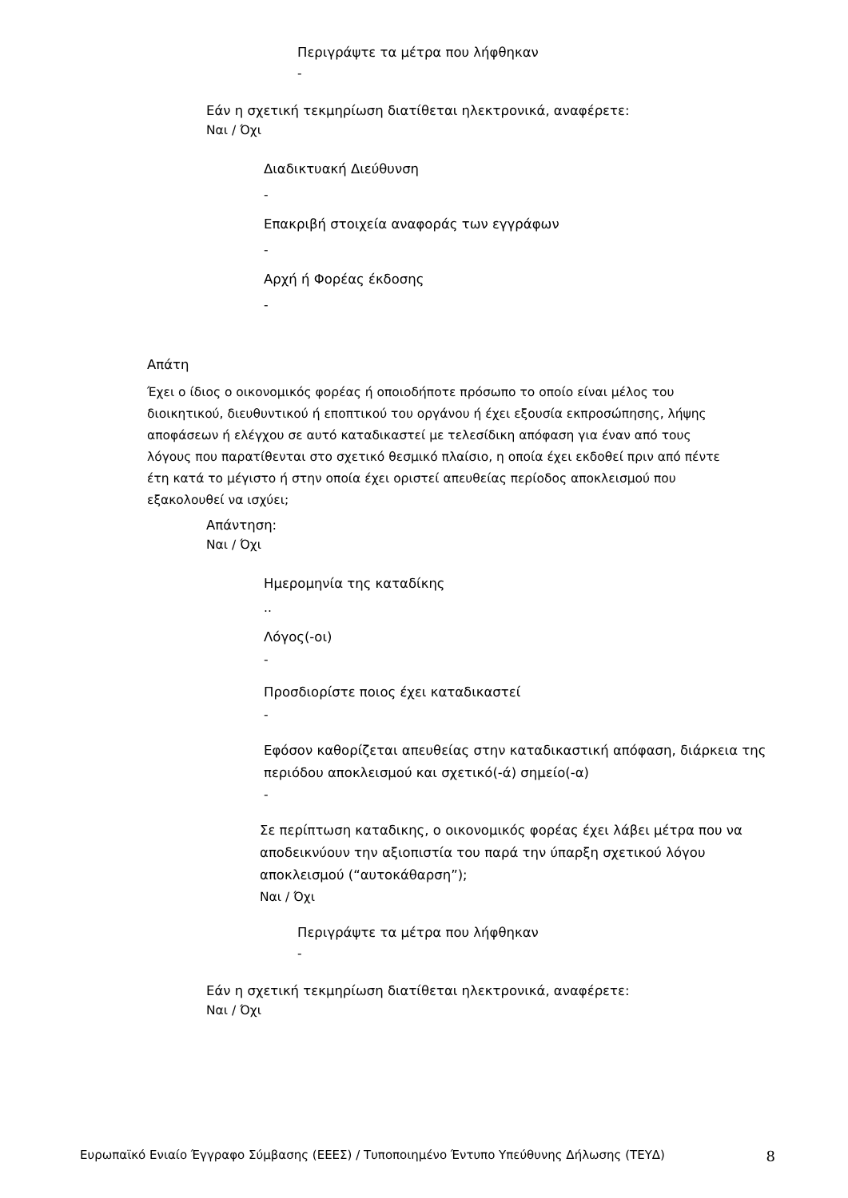Περιγράψτε τα μέτρα που λήφθηκαν
-
Εάν η σχετική τεκμηρίωση διατίθεται ηλεκτρονικά, αναφέρετε:
Ναι / Όχι
Διαδικτυακή Διεύθυνση
-
Επακριβή στοιχεία αναφοράς των εγγράφων
-
Αρχή ή Φορέας έκδοσης
-
Απάτη
Έχει ο ίδιος ο οικονομικός φορέας ή οποιοδήποτε πρόσωπο το οποίο είναι μέλος του διοικητικού, διευθυντικού ή εποπτικού του οργάνου ή έχει εξουσία εκπροσώπησης, λήψης αποφάσεων ή ελέγχου σε αυτό καταδικαστεί με τελεσίδικη απόφαση για έναν από τους λόγους που παρατίθενται στο σχετικό θεσμικό πλαίσιο, η οποία έχει εκδοθεί πριν από πέντε έτη κατά το μέγιστο ή στην οποία έχει οριστεί απευθείας περίοδος αποκλεισμού που εξακολουθεί να ισχύει;
Απάντηση:
Ναι / Όχι
Ημερομηνία της καταδίκης
..
Λόγος(-οι)
-
Προσδιορίστε ποιος έχει καταδικαστεί
-
Εφόσον καθορίζεται απευθείας στην καταδικαστική απόφαση, διάρκεια της περιόδου αποκλεισμού και σχετικό(-ά) σημείο(-α)
-
Σε περίπτωση καταδικης, ο οικονομικός φορέας έχει λάβει μέτρα που να αποδεικνύουν την αξιοπιστία του παρά την ύπαρξη σχετικού λόγου αποκλεισμού (“αυτοκάθαρση”);
Ναι / Όχι
Περιγράψτε τα μέτρα που λήφθηκαν
-
Εάν η σχετική τεκμηρίωση διατίθεται ηλεκτρονικά, αναφέρετε:
Ναι / Όχι
Ευρωπαϊκό Ενιαίο Έγγραφο Σύμβασης (ΕΕΕΣ) / Τυποποιημένο Έντυπο Υπεύθυνης Δήλωσης (ΤΕΥΔ) 8